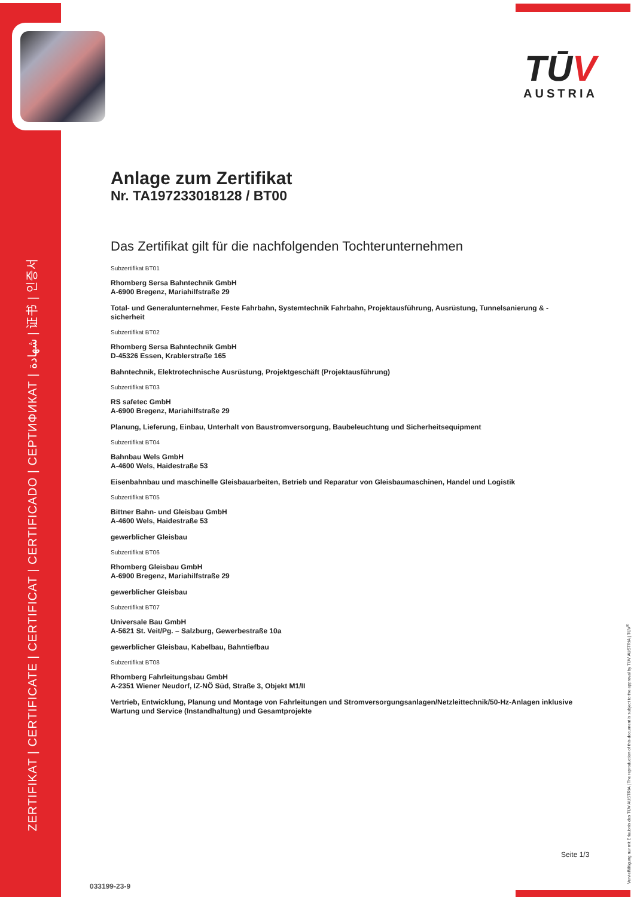ZERTIFIKAT | CERTIFICATE | CERTIFICAT | CERTIFICADO | СЕРТИФИКАТ | شهادة | 证书 | 인증서
TŪV
AUSTRIA
Anlage zum Zertifikat
Nr. TA197233018128 / BT00
Das Zertifikat gilt für die nachfolgenden Tochterunternehmen
Subzertifikat BT01
Rhomberg Sersa Bahntechnik GmbH
A-6900 Bregenz, Mariahilfstraße 29
Total- und Generalunternehmer, Feste Fahrbahn, Systemtechnik Fahrbahn, Projektausführung, Ausrüstung, Tunnelsanierung & -sicherheit
Subzertifikat BT02
Rhomberg Sersa Bahntechnik GmbH
D-45326 Essen, Krablerstraße 165
Bahntechnik, Elektrotechnische Ausrüstung, Projektgeschäft (Projektausführung)
Subzertifikat BT03
RS safetec GmbH
A-6900 Bregenz, Mariahilfstraße 29
Planung, Lieferung, Einbau, Unterhalt von Baustromversorgung, Baubeleuchtung und Sicherheitsequipment
Subzertifikat BT04
Bahnbau Wels GmbH
A-4600 Wels, Haidestraße 53
Eisenbahnbau und maschinelle Gleisbauarbeiten, Betrieb und Reparatur von Gleisbaumaschinen, Handel und Logistik
Subzertifikat BT05
Bittner Bahn- und Gleisbau GmbH
A-4600 Wels, Haidestraße 53
gewerblicher Gleisbau
Subzertifikat BT06
Rhomberg Gleisbau GmbH
A-6900 Bregenz, Mariahilfstraße 29
gewerblicher Gleisbau
Subzertifikat BT07
Universale Bau GmbH
A-5621 St. Veit/Pg. – Salzburg, Gewerbestraße 10a
gewerblicher Gleisbau, Kabelbau, Bahntiefbau
Subzertifikat BT08
Rhomberg Fahrleitungsbau GmbH
A-2351 Wiener Neudorf, IZ-NÖ Süd, Straße 3, Objekt M1/II
Vertrieb, Entwicklung, Planung und Montage von Fahrleitungen und Stromversorgungsanlagen/Netzleittechnik/50-Hz-Anlagen inklusive Wartung und Service (Instandhaltung) und Gesamtprojekte
Seite 1/3
033199-23-9 Vervielfältigung nur mit Erlaubnis des TÜV AUSTRIA | The reproduction of this document is subject to the approval by TÜV AUSTRIA | TÜV<sup>®</sup>